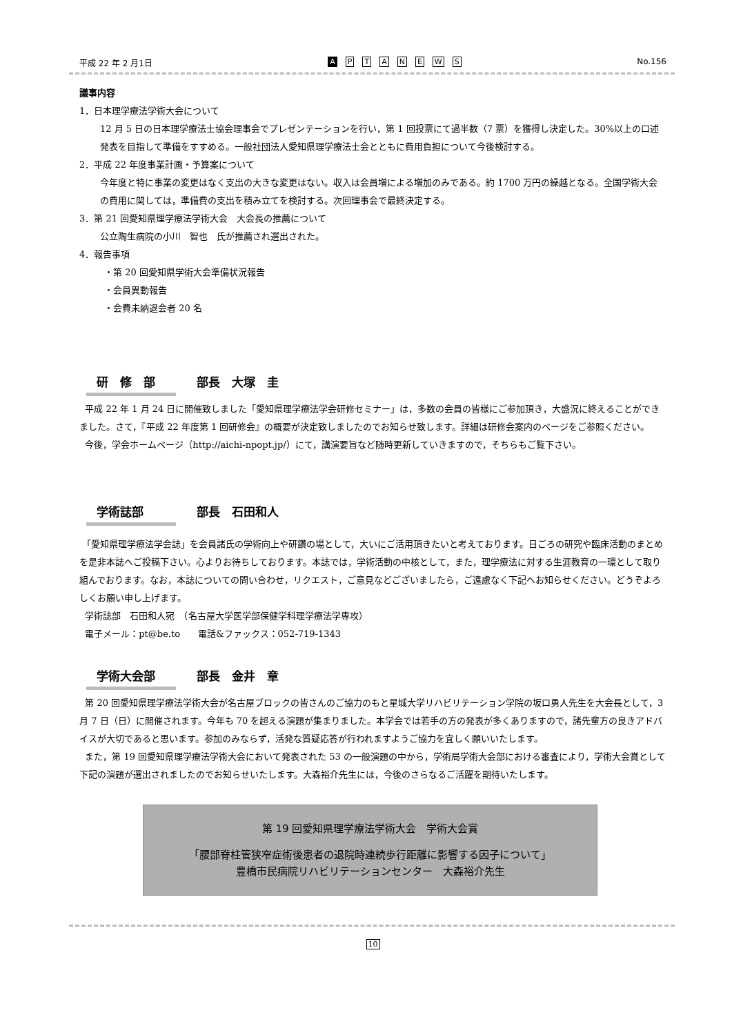平成 22 年 2 月1日 A PTANEWS No.156
議事内容
1．日本理学療法学術大会について
12 月 5 日の日本理学療法士協会理事会でプレゼンテーションを行い，第 1 回投票にて過半数（7 票）を獲得し決定した。30%以上の口述発表を目指して準備をすすめる。一般社団法人愛知県理学療法士会とともに費用負担について今後検討する。
2．平成 22 年度事業計画・予算案について
今年度と特に事業の変更はなく支出の大きな変更はない。収入は会員増による増加のみである。約 1700 万円の繰越となる。全国学術大会の費用に関しては，準備費の支出を積み立てを検討する。次回理事会で最終決定する。
3．第 21 回愛知県理学療法学術大会　大会長の推薦について
公立陶生病院の小川　智也　氏が推薦され選出された。
4．報告事項
・第 20 回愛知県学術大会準備状況報告
・会員異動報告
・会費未納退会者 20 名
研　修　部 部長　大塚　圭
平成 22 年 1 月 24 日に開催致しました「愛知県理学療法学会研修セミナー」は，多数の会員の皆様にご参加頂き，大盛況に終えることができました。さて，『平成 22 年度第 1 回研修会』の概要が決定致しましたのでお知らせ致します。詳細は研修会案内のページをご参照ください。
今後，学会ホームページ（http://aichi-npopt.jp/）にて，講演要旨など随時更新していきますので，そちらもご覧下さい。
学術誌部 部長　石田和人
「愛知県理学療法学会誌」を会員諸氏の学術向上や研鑽の場として，大いにご活用頂きたいと考えております。日ごろの研究や臨床活動のまとめを是非本誌へご投稿下さい。心よりお待ちしております。本誌では，学術活動の中核として，また，理学療法に対する生涯教育の一環として取り組んでおります。なお，本誌についての問い合わせ，リクエスト，ご意見などございましたら，ご遠慮なく下記へお知らせください。どうぞよろしくお願い申し上げます。
学術誌部　石田和人宛　（名古屋大学医学部保健学科理学療法学専攻）
電子メール：pt@be.to　　電話&ファックス：052-719-1343
学術大会部 部長　金井　章
第 20 回愛知県理学療法学術大会が名古屋ブロックの皆さんのご協力のもと星城大学リハビリテーション学院の坂口勇人先生を大会長として，3 月 7 日（日）に開催されます。今年も 70 を超える演題が集まりました。本学会では若手の方の発表が多くありますので，諸先輩方の良きアドバイスが大切であると思います。参加のみならず，活発な質疑応答が行われますようご協力を宜しく願いいたします。
また，第 19 回愛知県理学療法学術大会において発表された 53 の一般演題の中から，学術局学術大会部における審査により，学術大会賞として下記の演題が選出されましたのでお知らせいたします。大森裕介先生には，今後のさらなるご活躍を期待いたします。
第 19 回愛知県理学療法学術大会　学術大会賞
「腰部脊柱管狭窄症術後患者の退院時連続歩行距離に影響する因子について」
豊橋市民病院リハビリテーションセンター　大森裕介先生
10